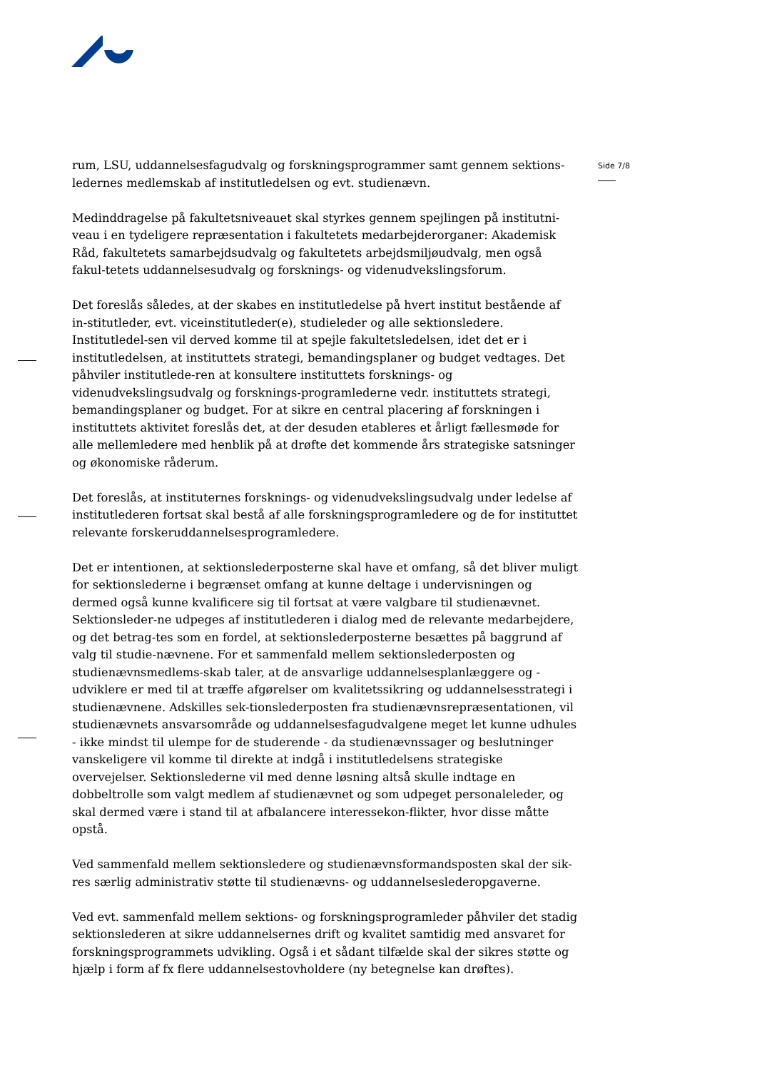Side 7/8
rum, LSU, uddannelsesfagudvalg og forskningsprogrammer samt gennem sektions-ledernes medlemskab af institutledelsen og evt. studienævn.
Medinddragelse på fakultetsniveauet skal styrkes gennem spejlingen på institutni-veau i en tydeligere repræsentation i fakultetets medarbejderorganer: Akademisk Råd, fakultetets samarbejdsudvalg og fakultetets arbejdsmiljøudvalg, men også fakul-tetets uddannelsesudvalg og forsknings- og videnudvekslingsforum.
Det foreslås således, at der skabes en institutledelse på hvert institut bestående af in-stitutleder, evt. viceinstitutleder(e), studieleder og alle sektionsledere. Institutledel-sen vil derved komme til at spejle fakultetsledelsen, idet det er i institutledelsen, at instituttets strategi, bemandingsplaner og budget vedtages. Det påhviler institutlede-ren at konsultere instituttets forsknings- og videnudvekslingsudvalg og forsknings-programlederne vedr. instituttets strategi, bemandingsplaner og budget. For at sikre en central placering af forskningen i instituttets aktivitet foreslås det, at der desuden etableres et årligt fællesmøde for alle mellemledere med henblik på at drøfte det kommende års strategiske satsninger og økonomiske råderum.
Det foreslås, at instituternes forsknings- og videnudvekslingsudvalg under ledelse af institutlederen fortsat skal bestå af alle forskningsprogramledere og de for instituttet relevante forskeruddannelsesprogramledere.
Det er intentionen, at sektionslederposterne skal have et omfang, så det bliver muligt for sektionslederne i begrænset omfang at kunne deltage i undervisningen og dermed også kunne kvalificere sig til fortsat at være valgbare til studienævnet. Sektionsleder-ne udpeges af institutlederen i dialog med de relevante medarbejdere, og det betrag-tes som en fordel, at sektionslederposterne besættes på baggrund af valg til studie-nævnene. For et sammenfald mellem sektionslederposten og studienævnsmedlems-skab taler, at de ansvarlige uddannelsesplanlæggere og -udviklere er med til at træffe afgørelser om kvalitetssikring og uddannelsesstrategi i studienævnene. Adskilles sek-tionslederposten fra studienævnsrepræsentationen, vil studienævnets ansvarsområde og uddannelsesfagudvalgene meget let kunne udhules - ikke mindst til ulempe for de studerende - da studienævnssager og beslutninger vanskeligere vil komme til direkte at indgå i institutledelsens strategiske overvejelser. Sektionslederne vil med denne løsning altså skulle indtage en dobbeltrolle som valgt medlem af studienævnet og som udpeget personaleleder, og skal dermed være i stand til at afbalancere interessekon-flikter, hvor disse måtte opstå.
Ved sammenfald mellem sektionsledere og studienævnsformandsposten skal der sik-res særlig administrativ støtte til studienævns- og uddannelseslederopgaverne.
Ved evt. sammenfald mellem sektions- og forskningsprogramleder påhviler det stadig sektionslederen at sikre uddannelsernes drift og kvalitet samtidig med ansvaret for forskningsprogrammets udvikling. Også i et sådant tilfælde skal der sikres støtte og hjælp i form af fx flere uddannelsestovholdere (ny betegnelse kan drøftes).